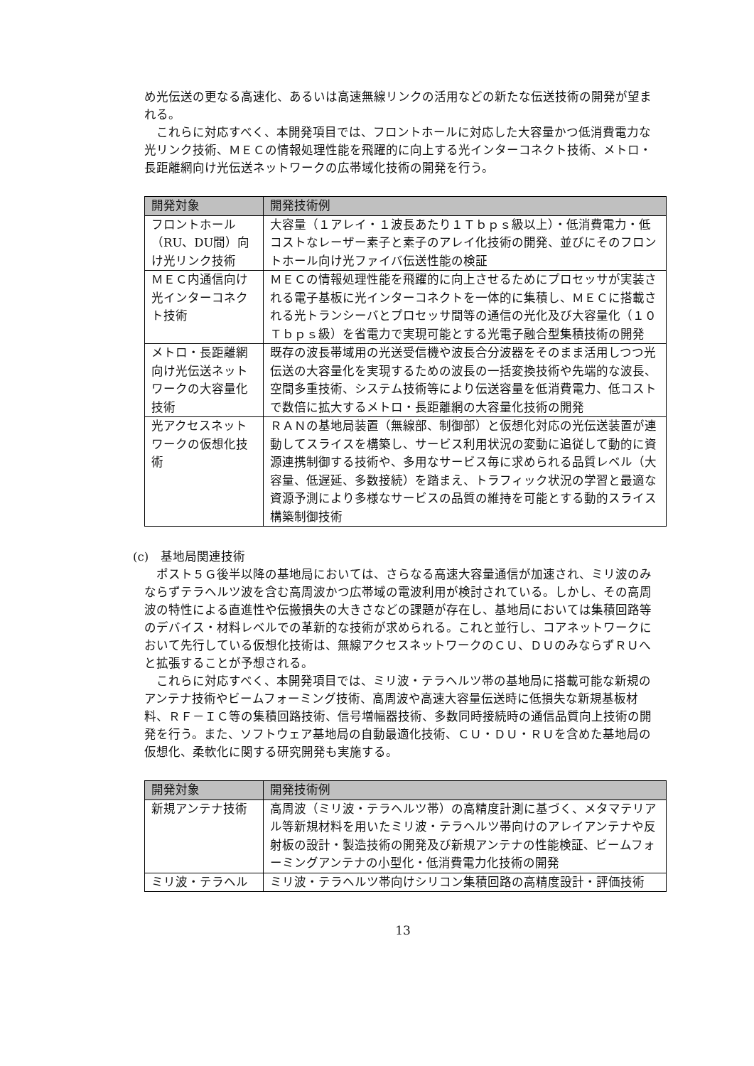め光伝送の更なる高速化、あるいは高速無線リンクの活用などの新たな伝送技術の開発が望まれる。
これらに対応すべく、本開発項目では、フロントホールに対応した大容量かつ低消費電力な光リンク技術、ＭＥＣの情報処理性能を飛躍的に向上する光インターコネクト技術、メトロ・長距離網向け光伝送ネットワークの広帯域化技術の開発を行う。
| 開発対象 | 開発技術例 |
| --- | --- |
| フロントホール（RU、DU間）向け光リンク技術 | 大容量（１アレイ・１波長あたり１Ｔｂｐｓ級以上）・低消費電力・低コストなレーザー素子と素子のアレイ化技術の開発、並びにそのフロントホール向け光ファイバ伝送性能の検証 |
| ＭＥＣ内通信向け光インターコネクト技術 | ＭＥＣの情報処理性能を飛躍的に向上させるためにプロセッサが実装される電子基板に光インターコネクトを一体的に集積し、ＭＥＣに搭載される光トランシーバとプロセッサ間等の通信の光化及び大容量化（１０Ｔｂｐｓ級）を省電力で実現可能とする光電子融合型集積技術の開発 |
| メトロ・長距離網向け光伝送ネットワークの大容量化技術 | 既存の波長帯域用の光送受信機や波長合分波器をそのまま活用しつつ光伝送の大容量化を実現するための波長の一括変換技術や先端的な波長、空間多重技術、システム技術等により伝送容量を低消費電力、低コストで数倍に拡大するメトロ・長距離網の大容量化技術の開発 |
| 光アクセスネットワークの仮想化技術 | ＲＡＮの基地局装置（無線部、制御部）と仮想化対応の光伝送装置が連動してスライスを構築し、サービス利用状況の変動に追従して動的に資源連携制御する技術や、多用なサービス毎に求められる品質レベル（大容量、低遅延、多数接続）を踏まえ、トラフィック状況の学習と最適な資源予測により多様なサービスの品質の維持を可能とする動的スライス構築制御技術 |
(c)　基地局関連技術
ポスト５Ｇ後半以降の基地局においては、さらなる高速大容量通信が加速され、ミリ波のみならずテラヘルツ波を含む高周波かつ広帯域の電波利用が検討されている。しかし、その高周波の特性による直進性や伝搬損失の大きさなどの課題が存在し、基地局においては集積回路等のデバイス・材料レベルでの革新的な技術が求められる。これと並行し、コアネットワークにおいて先行している仮想化技術は、無線アクセスネットワークのＣＵ、ＤＵのみならずＲＵへと拡張することが予想される。
これらに対応すべく、本開発項目では、ミリ波・テラヘルツ帯の基地局に搭載可能な新規のアンテナ技術やビームフォーミング技術、高周波や高速大容量伝送時に低損失な新規基板材料、ＲＦ－ＩＣ等の集積回路技術、信号増幅器技術、多数同時接続時の通信品質向上技術の開発を行う。また、ソフトウェア基地局の自動最適化技術、ＣＵ・ＤＵ・ＲＵを含めた基地局の仮想化、柔軟化に関する研究開発も実施する。
| 開発対象 | 開発技術例 |
| --- | --- |
| 新規アンテナ技術 | 高周波（ミリ波・テラヘルツ帯）の高精度計測に基づく、メタマテリアル等新規材料を用いたミリ波・テラヘルツ帯向けのアレイアンテナや反射板の設計・製造技術の開発及び新規アンテナの性能検証、ビームフォーミングアンテナの小型化・低消費電力化技術の開発 |
| ミリ波・テラヘル | ミリ波・テラヘルツ帯向けシリコン集積回路の高精度設計・評価技術 |
13